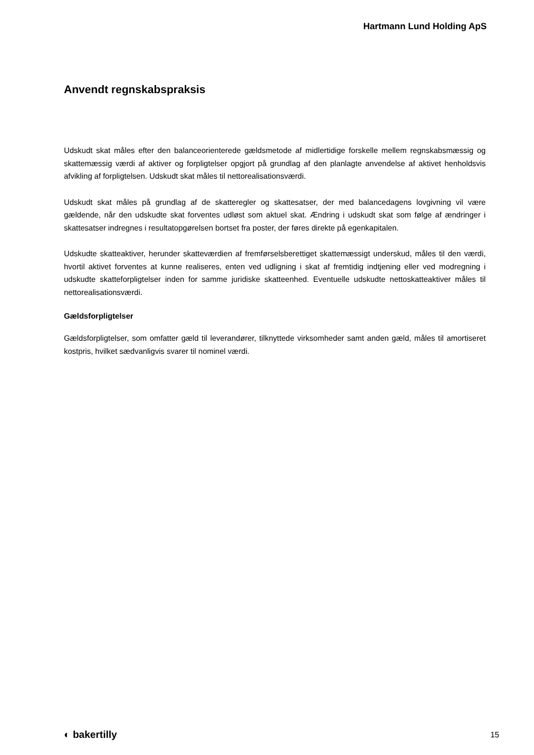Hartmann Lund Holding ApS
Anvendt regnskabspraksis
Udskudt skat måles efter den balanceorienterede gældsmetode af midlertidige forskelle mellem regnskabsmæssig og skattemæssig værdi af aktiver og forpligtelser opgjort på grundlag af den planlagte anvendelse af aktivet henholdsvis afvikling af forpligtelsen. Udskudt skat måles til nettorealisationsværdi.
Udskudt skat måles på grundlag af de skatteregler og skattesatser, der med balancedagens lovgivning vil være gældende, når den udskudte skat forventes udløst som aktuel skat. Ændring i udskudt skat som følge af ændringer i skattesatser indregnes i resultatopgørelsen bortset fra poster, der føres direkte på egenkapitalen.
Udskudte skatteaktiver, herunder skatteværdien af fremførselsberettiget skattemæssigt underskud, måles til den værdi, hvortil aktivet forventes at kunne realiseres, enten ved udligning i skat af fremtidig indtjening eller ved modregning i udskudte skatteforpligtelser inden for samme juridiske skatteenhed. Eventuelle udskudte nettoskatteaktiver måles til nettorealisationsværdi.
Gældsforpligtelser
Gældsforpligtelser, som omfatter gæld til leverandører, tilknyttede virksomheder samt anden gæld, måles til amortiseret kostpris, hvilket sædvanligvis svarer til nominel værdi.
◐ bakertilly 15